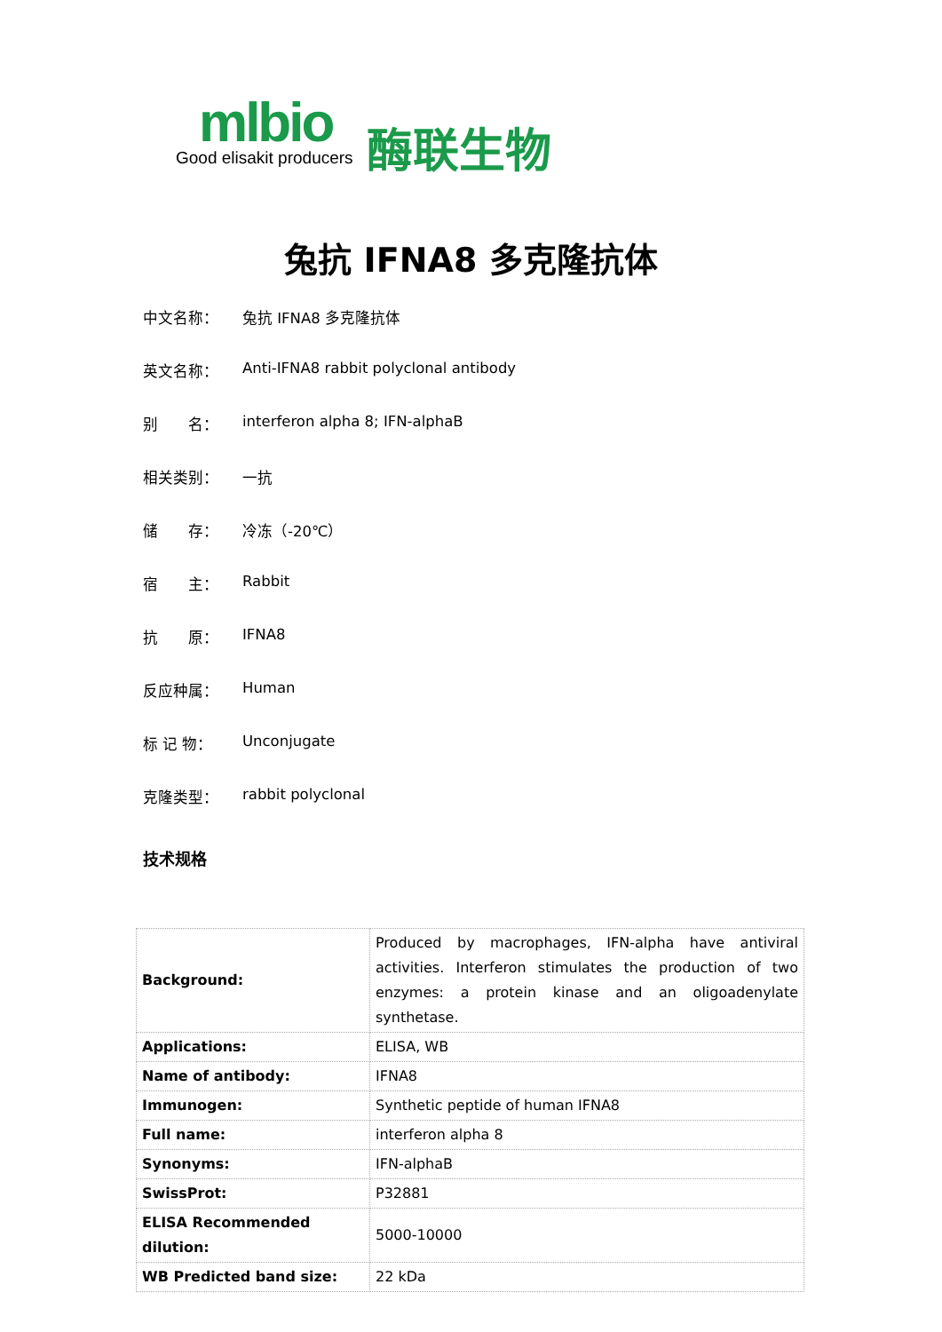mlbio
Good elisakit producers
酶联生物
兔抗 IFNA8 多克隆抗体
中文名称： 兔抗 IFNA8 多克隆抗体
英文名称： Anti-IFNA8 rabbit polyclonal antibody
别　　名： interferon alpha 8; IFN-alphaB
相关类别： 一抗
储　　存： 冷冻（-20℃）
宿　　主： Rabbit
抗　　原： IFNA8
反应种属： Human
标 记 物： Unconjugate
克隆类型： rabbit polyclonal
技术规格
| Background: | Produced by macrophages, IFN-alpha have antiviral activities. Interferon stimulates the production of two enzymes: a protein kinase and an oligoadenylate synthetase. |
| Applications: | ELISA, WB |
| Name of antibody: | IFNA8 |
| Immunogen: | Synthetic peptide of human IFNA8 |
| Full name: | interferon alpha 8 |
| Synonyms: | IFN-alphaB |
| SwissProt: | P32881 |
| ELISA Recommended dilution: | 5000-10000 |
| WB Predicted band size: | 22 kDa |